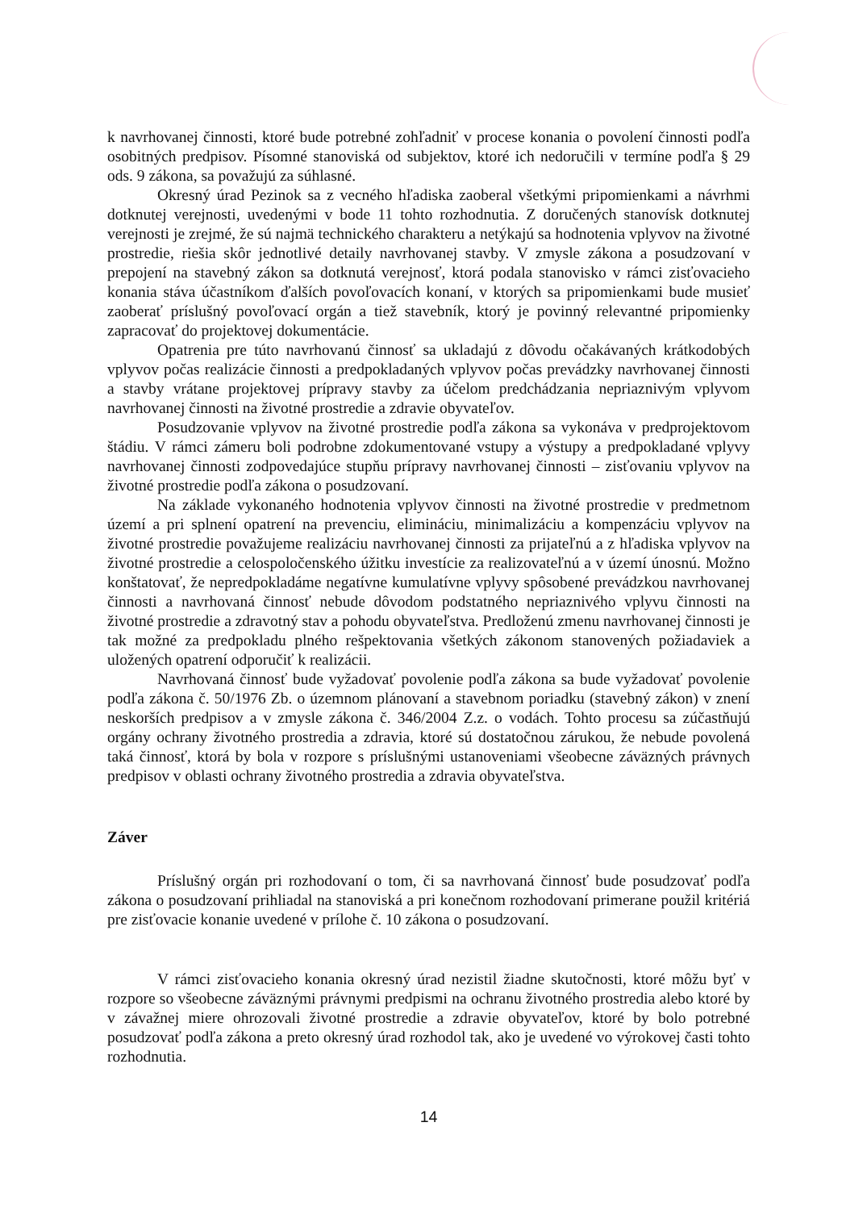k navrhovanej činnosti, ktoré bude potrebné zohľadniť v procese konania o povolení činnosti podľa osobitných predpisov. Písomné stanoviská od subjektov, ktoré ich nedoručili v termíne podľa § 29 ods. 9 zákona, sa považujú za súhlasné.
Okresný úrad Pezinok sa z vecného hľadiska zaoberal všetkými pripomienkami a návrhmi dotknutej verejnosti, uvedenými v bode 11 tohto rozhodnutia. Z doručených stanovísk dotknutej verejnosti je zrejmé, že sú najmä technického charakteru a netýkajú sa hodnotenia vplyvov na životné prostredie, riešia skôr jednotlivé detaily navrhovanej stavby. V zmysle zákona a posudzovaní v prepojení na stavebný zákon sa dotknutá verejnosť, ktorá podala stanovisko v rámci zisťovacieho konania stáva účastníkom ďalších povoľovacích konaní, v ktorých sa pripomienkami bude musieť zaoberať príslušný povoľovací orgán a tiež stavebník, ktorý je povinný relevantné pripomienky zapracovať do projektovej dokumentácie.
Opatrenia pre túto navrhovanú činnosť sa ukladajú z dôvodu očakávaných krátkodobých vplyvov počas realizácie činnosti a predpokladaných vplyvov počas prevádzky navrhovanej činnosti a stavby vrátane projektovej prípravy stavby za účelom predchádzania nepriaznivým vplyvom navrhovanej činnosti na životné prostredie a zdravie obyvateľov.
Posudzovanie vplyvov na životné prostredie podľa zákona sa vykonáva v predprojektovom štádiu. V rámci zámeru boli podrobne zdokumentované vstupy a výstupy a predpokladané vplyvy navrhovanej činnosti zodpovedajúce stupňu prípravy navrhovanej činnosti – zisťovaniu vplyvov na životné prostredie podľa zákona o posudzovaní.
Na základe vykonaného hodnotenia vplyvov činnosti na životné prostredie v predmetnom území a pri splnení opatrení na prevenciu, elimináciu, minimalizáciu a kompenzáciu vplyvov na životné prostredie považujeme realizáciu navrhovanej činnosti za prijateľnú a z hľadiska vplyvov na životné prostredie a celospoločenského úžitku investície za realizovateľnú a v území únosnú. Možno konštatovať, že nepredpokladáme negatívne kumulatívne vplyvy spôsobené prevádzkou navrhovanej činnosti a navrhovaná činnosť nebude dôvodom podstatného nepriaznivého vplyvu činnosti na životné prostredie a zdravotný stav a pohodu obyvateľstva. Predloženú zmenu navrhovanej činnosti je tak možné za predpokladu plného rešpektovania všetkých zákonom stanovených požiadaviek a uložených opatrení odporučiť k realizácii.
Navrhovaná činnosť bude vyžadovať povolenie podľa zákona sa bude vyžadovať povolenie podľa zákona č. 50/1976 Zb. o územnom plánovaní a stavebnom poriadku (stavebný zákon) v znení neskorších predpisov a v zmysle zákona č. 346/2004 Z.z. o vodách. Tohto procesu sa zúčastňujú orgány ochrany životného prostredia a zdravia, ktoré sú dostatočnou zárukou, že nebude povolená taká činnosť, ktorá by bola v rozpore s príslušnými ustanoveniami všeobecne záväzných právnych predpisov v oblasti ochrany životného prostredia a zdravia obyvateľstva.
Záver
Príslušný orgán pri rozhodovaní o tom, či sa navrhovaná činnosť bude posudzovať podľa zákona o posudzovaní prihliadal na stanoviská a pri konečnom rozhodovaní primerane použil kritériá pre zisťovacie konanie uvedené v prílohe č. 10 zákona o posudzovaní.
V rámci zisťovacieho konania okresný úrad nezistil žiadne skutočnosti, ktoré môžu byť v rozpore so všeobecne záväznými právnymi predpismi na ochranu životného prostredia alebo ktoré by v závažnej miere ohrozovali životné prostredie a zdravie obyvateľov, ktoré by bolo potrebné posudzovať podľa zákona a preto okresný úrad rozhodol tak, ako je uvedené vo výrokovej časti tohto rozhodnutia.
14